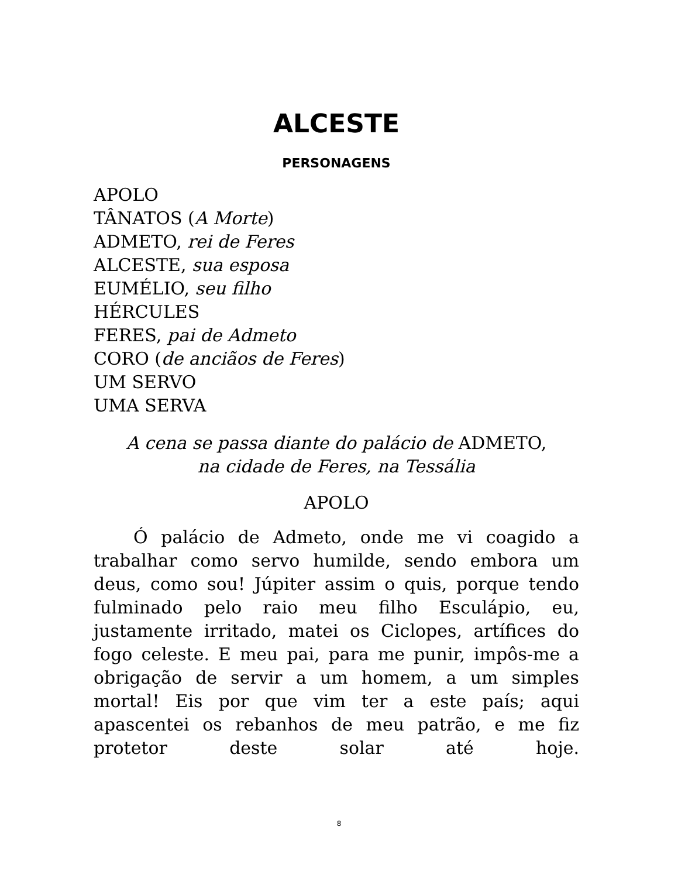ALCESTE
PERSONAGENS
APOLO
TÂNATOS (A Morte)
ADMETO, rei de Feres
ALCESTE, sua esposa
EUMÉLIO, seu filho
HÉRCULES
FERES, pai de Admeto
CORO (de anciãos de Feres)
UM SERVO
UMA SERVA
A cena se passa diante do palácio de ADMETO,
na cidade de Feres, na Tessália
APOLO
Ó palácio de Admeto, onde me vi coagido a trabalhar como servo humilde, sendo embora um deus, como sou! Júpiter assim o quis, porque tendo fulminado pelo raio meu filho Esculápio, eu, justamente irritado, matei os Ciclopes, artífices do fogo celeste. E meu pai, para me punir, impôs-me a obrigação de servir a um homem, a um simples mortal! Eis por que vim ter a este país; aqui apascentei os rebanhos de meu patrão, e me fiz protetor deste solar até hoje.
8